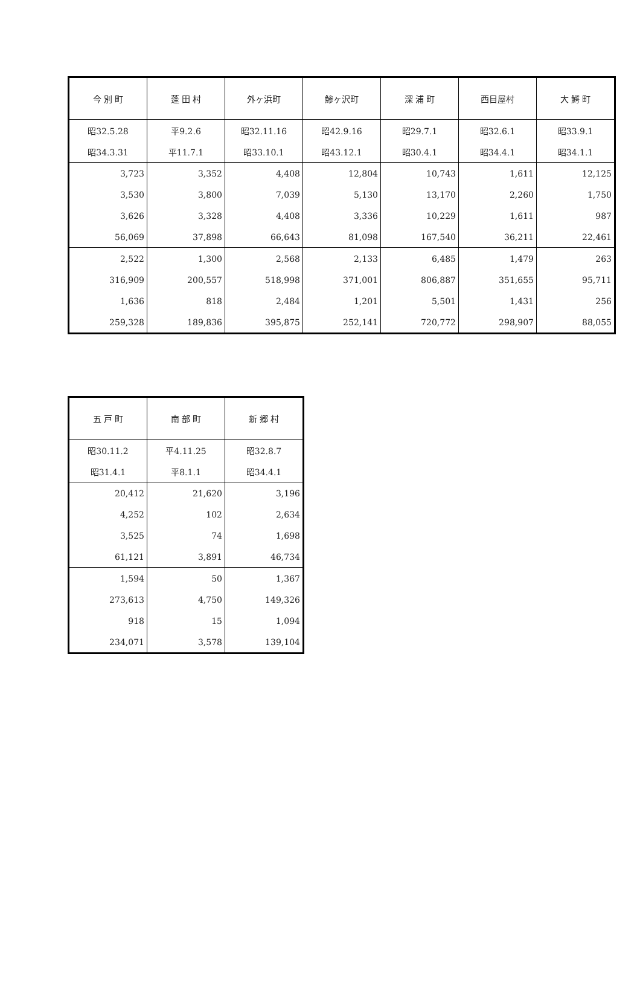| 今 別 町 | 蓬 田 村 | 外ヶ浜町 | 鯵ヶ沢町 | 深 浦 町 | 西目屋村 | 大 鰐 町 |
| --- | --- | --- | --- | --- | --- | --- |
| 昭32.5.28 | 平9.2.6 | 昭32.11.16 | 昭42.9.16 | 昭29.7.1 | 昭32.6.1 | 昭33.9.1 |
| 昭34.3.31 | 平11.7.1 | 昭33.10.1 | 昭43.12.1 | 昭30.4.1 | 昭34.4.1 | 昭34.1.1 |
| 3,723 | 3,352 | 4,408 | 12,804 | 10,743 | 1,611 | 12,125 |
| 3,530 | 3,800 | 7,039 | 5,130 | 13,170 | 2,260 | 1,750 |
| 3,626 | 3,328 | 4,408 | 3,336 | 10,229 | 1,611 | 987 |
| 56,069 | 37,898 | 66,643 | 81,098 | 167,540 | 36,211 | 22,461 |
| 2,522 | 1,300 | 2,568 | 2,133 | 6,485 | 1,479 | 263 |
| 316,909 | 200,557 | 518,998 | 371,001 | 806,887 | 351,655 | 95,711 |
| 1,636 | 818 | 2,484 | 1,201 | 5,501 | 1,431 | 256 |
| 259,328 | 189,836 | 395,875 | 252,141 | 720,772 | 298,907 | 88,055 |
| 五 戸 町 | 南 部 町 | 新 郷 村 |
| --- | --- | --- |
| 昭30.11.2 | 平4.11.25 | 昭32.8.7 |
| 昭31.4.1 | 平8.1.1 | 昭34.4.1 |
| 20,412 | 21,620 | 3,196 |
| 4,252 | 102 | 2,634 |
| 3,525 | 74 | 1,698 |
| 61,121 | 3,891 | 46,734 |
| 1,594 | 50 | 1,367 |
| 273,613 | 4,750 | 149,326 |
| 918 | 15 | 1,094 |
| 234,071 | 3,578 | 139,104 |